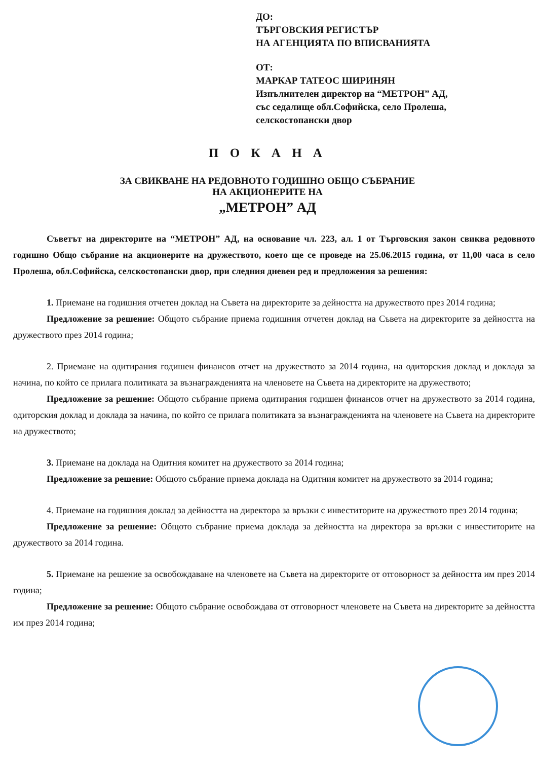ДО:
ТЪРГОВСКИЯ РЕГИСТЪР
НА АГЕНЦИЯТА ПО ВПИСВАНИЯТА
ОТ:
МАРКАР ТАТЕОС ШИРИНЯН
Изпълнителен директор на “МЕТРОН” АД,
със седалище обл.Софийска, село Пролеша,
селскостопански двор
П О К А Н А
ЗА СВИКВАНЕ НА РЕДОВНОТО ГОДИШНО ОБЩО СЪБРАНИЕ
НА АКЦИОНЕРИТЕ НА
„МЕТРОН” АД
Съветът на директорите на “МЕТРОН” АД, на основание чл. 223, ал. 1 от Търговския закон свиква редовното годишно Общо събрание на акционерите на дружеството, което ще се проведе на 25.06.2015 година, от 11,00 часа в село Пролеша, обл.Софийска, селскостопански двор, при следния дневен ред и предложения за решения:
1. Приемане на годишния отчетен доклад на Съвета на директорите за дейността на дружеството през 2014 година;
Предложение за решение: Общото събрание приема годишния отчетен доклад на Съвета на директорите за дейността на дружеството през 2014 година;
2. Приемане на одитирания годишен финансов отчет на дружеството за 2014 година, на одиторския доклад и доклада за начина, по който се прилага политиката за възнагражденията на членовете на Съвета на директорите на дружеството;
Предложение за решение: Общото събрание приема одитирания годишен финансов отчет на дружеството за 2014 година, одиторския доклад и доклада за начина, по който се прилага политиката за възнагражденията на членовете на Съвета на директорите на дружеството;
3. Приемане на доклада на Одитния комитет на дружеството за 2014 година;
Предложение за решение: Общото събрание приема доклада на Одитния комитет на дружеството за 2014 година;
4. Приемане на годишния доклад за дейността на директора за връзки с инвеститорите на дружеството през 2014 година;
Предложение за решение: Общото събрание приема доклада за дейността на директора за връзки с инвеститорите на дружеството за 2014 година.
5. Приемане на решение за освобождаване на членовете на Съвета на директорите от отговорност за дейността им през 2014 година;
Предложение за решение: Общото събрание освобождава от отговорност членовете на Съвета на директорите за дейността им през 2014 година;